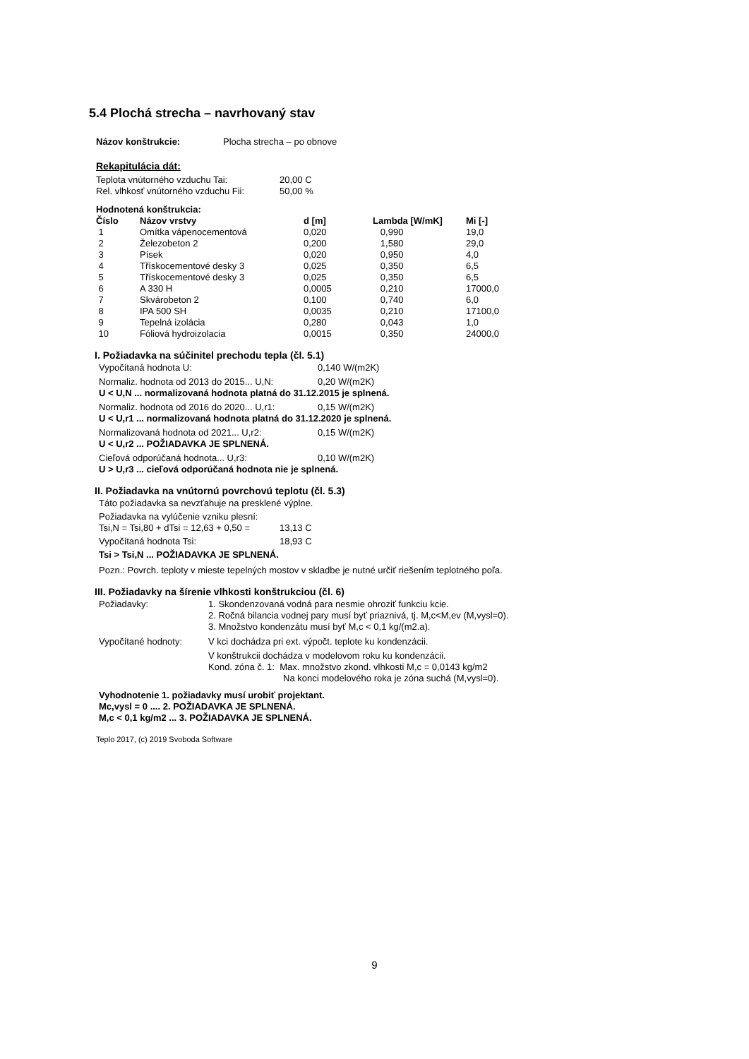5.4 Plochá strecha – navrhovaný stav
| Názov konštrukcie: | Plocha strecha – po obnove |
Rekapitulácia dát:
| Teplota vnútorného vzduchu Tai: | 20,00 C |
| Rel. vlhkosť vnútorného vzduchu Fii: | 50,00 % |
Hodnotená konštrukcia:
| Číslo | Názov vrstvy | d [m] | Lambda [W/mK] | Mi [-] |
| --- | --- | --- | --- | --- |
| 1 | Omítka vápenocementová | 0,020 | 0,990 | 19,0 |
| 2 | Železobeton 2 | 0,200 | 1,580 | 29,0 |
| 3 | Písek | 0,020 | 0,950 | 4,0 |
| 4 | Třískocementové desky 3 | 0,025 | 0,350 | 6,5 |
| 5 | Třískocementové desky 3 | 0,025 | 0,350 | 6,5 |
| 6 | A 330 H | 0,0005 | 0,210 | 17000,0 |
| 7 | Skvárobeton 2 | 0,100 | 0,740 | 6,0 |
| 8 | IPA 500 SH | 0,0035 | 0,210 | 17100,0 |
| 9 | Tepelná izolácia | 0,280 | 0,043 | 1,0 |
| 10 | Fóliová hydroizolacia | 0,0015 | 0,350 | 24000,0 |
I. Požiadavka na súčinitel prechodu tepla (čl. 5.1)
| Vypočítaná hodnota U: | 0,140 W/(m2K) |
| Normaliz. hodnota od 2013 do 2015... U,N: | 0,20 W/(m2K) |
U < U,N ... normalizovaná hodnota platná do 31.12.2015 je splnená.
| Normaliz. hodnota od 2016 do 2020... U,r1: | 0,15 W/(m2K) |
U < U,r1 ... normalizovaná hodnota platná do 31.12.2020 je splnená.
| Normalizovaná hodnota od 2021... U,r2: | 0,15 W/(m2K) |
U < U,r2 ... POŽIADAVKA JE SPLNENÁ.
| Cieľová odporúčaná hodnota... U,r3: | 0,10 W/(m2K) |
U > U,r3 ... cieľová odporúčaná hodnota nie je splnená.
II. Požiadavka na vnútornú povrchovú teplotu (čl. 5.3)
Táto požiadavka sa nevzťahuje na presklené výplne.
Požiadavka na vylúčenie vzniku plesní:
| Tsi,N = Tsi,80 + dTsi = 12,63 + 0,50 = | 13,13 C |
| Vypočítaná hodnota Tsi: | 18,93 C |
Tsi > Tsi,N ... POŽIADAVKA JE SPLNENÁ.
Pozn.: Povrch. teploty v mieste tepelných mostov v skladbe je nutné určiť riešením teplotného poľa.
III. Požiadavky na šírenie vlhkosti konštrukciou (čl. 6)
| Požiadavky: | 1. Skondenzovaná vodná para nesmie ohroziť funkciu kcie. 2. Ročná bilancia vodnej pary musí byť priaznivá, tj. M,c<M,ev (M,vysl=0). 3. Množstvo kondenzátu musí byť M,c < 0,1 kg/(m2.a). |
| Vypočítané hodnoty: | V kci dochádza pri ext. výpočt. teplote ku kondenzácii. V konštrukcii dochádza v modelovom roku ku kondenzácii. Kond. zóna č. 1: Max. množstvo zkond. vlhkosti M,c = 0,0143 kg/m2 Na konci modelového roka je zóna suchá (M,vysl=0). |
Vyhodnotenie 1. požiadavky musí urobiť projektant.
Mc,vysl = 0 .... 2. POŽIADAVKA JE SPLNENÁ.
M,c < 0,1 kg/m2 ... 3. POŽIADAVKA JE SPLNENÁ.
Teplo 2017, (c) 2019 Svoboda Software
9